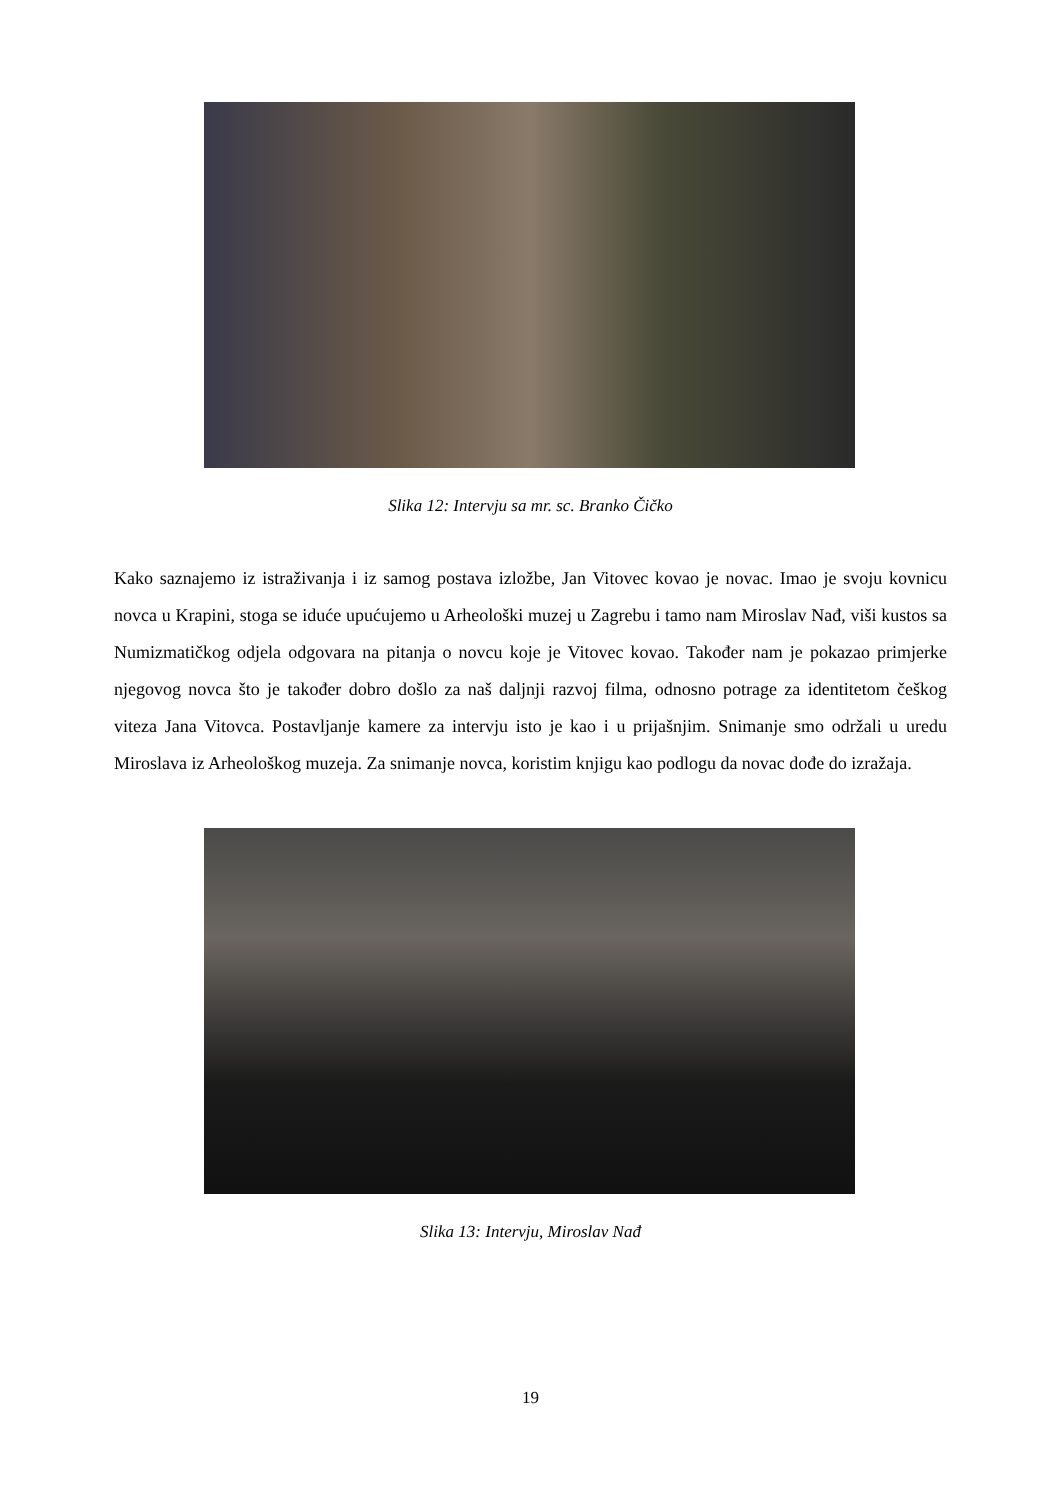Slika 12: Intervju sa mr. sc. Branko Čičko
Kako saznajemo iz istraživanja i iz samog postava izložbe, Jan Vitovec kovao je novac. Imao je svoju kovnicu novca u Krapini, stoga se iduće upućujemo u Arheološki muzej u Zagrebu i tamo nam Miroslav Nađ, viši kustos sa Numizmatičkog odjela odgovara na pitanja o novcu koje je Vitovec kovao. Također nam je pokazao primjerke njegovog novca što je također dobro došlo za naš daljnji razvoj filma, odnosno potrage za identitetom češkog viteza Jana Vitovca. Postavljanje kamere za intervju isto je kao i u prijašnjim. Snimanje smo održali u uredu Miroslava iz Arheološkog muzeja. Za snimanje novca, koristim knjigu kao podlogu da novac dođe do izražaja.
Slika 13: Intervju, Miroslav Nađ
19